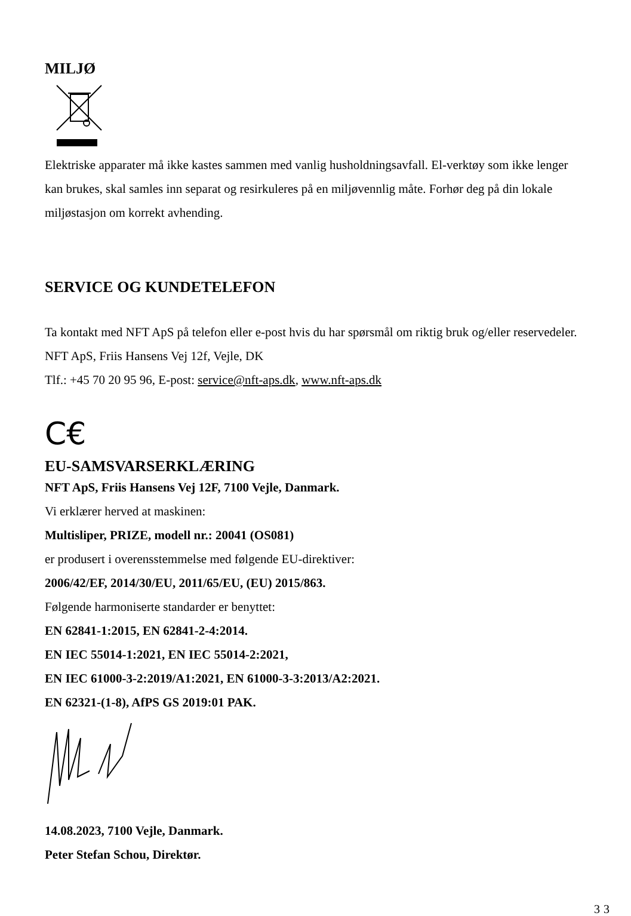MILJØ
Elektriske apparater må ikke kastes sammen med vanlig husholdningsavfall. El-verktøy som ikke lenger kan brukes, skal samles inn separat og resirkuleres på en miljøvennlig måte. Forhør deg på din lokale miljøstasjon om korrekt avhending.
SERVICE OG KUNDETELEFON
Ta kontakt med NFT ApS på telefon eller e-post hvis du har spørsmål om riktig bruk og/eller reservedeler. NFT ApS, Friis Hansens Vej 12f, Vejle, DK
Tlf.: +45 70 20 95 96, E-post: service@nft-aps.dk, www.nft-aps.dk
C€
EU-SAMSVARSERKLÆRING
NFT ApS, Friis Hansens Vej 12F, 7100 Vejle, Danmark.
Vi erklærer herved at maskinen:
Multisliper, PRIZE, modell nr.: 20041 (OS081)
er produsert i overensstemmelse med følgende EU-direktiver:
2006/42/EF, 2014/30/EU, 2011/65/EU, (EU) 2015/863.
Følgende harmoniserte standarder er benyttet:
EN 62841-1:2015, EN 62841-2-4:2014.
EN IEC 55014-1:2021, EN IEC 55014-2:2021,
EN IEC 61000-3-2:2019/A1:2021, EN 61000-3-3:2013/A2:2021.
EN 62321-(1-8), AfPS GS 2019:01 PAK.
14.08.2023, 7100 Vejle, Danmark.
Peter Stefan Schou, Direktør.
33